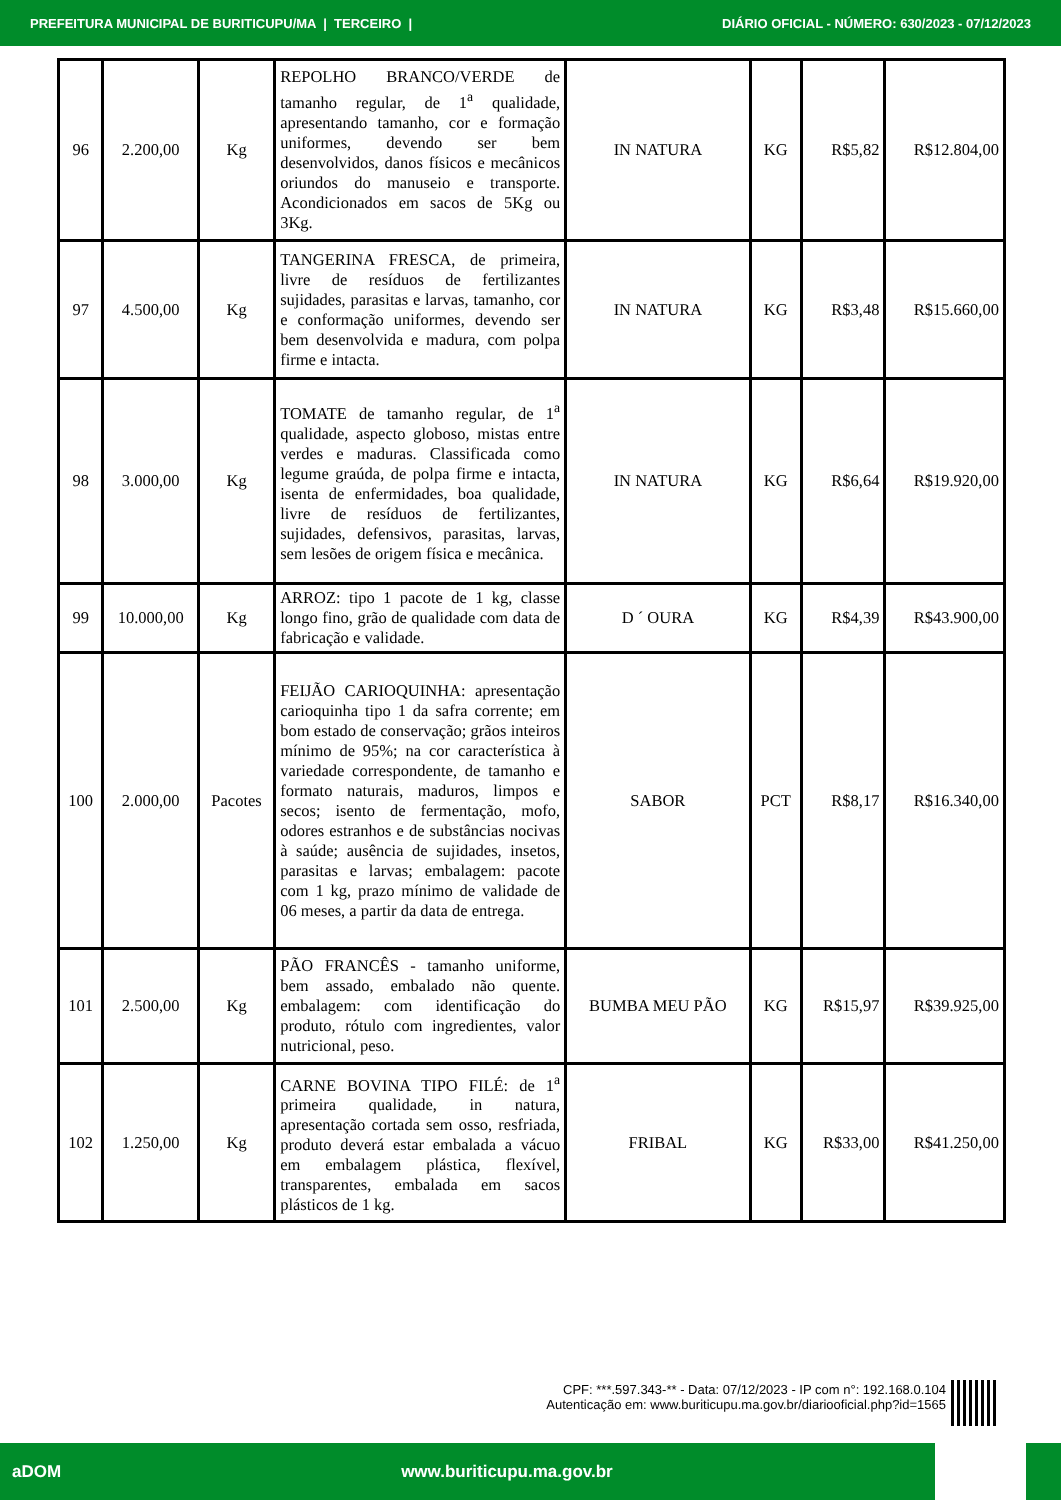PREFEITURA MUNICIPAL DE BURITICUPU/MA | TERCEIRO | DIÁRIO OFICIAL - NÚMERO: 630/2023 - 07/12/2023
| 96 | 2.200,00 | Kg | REPOLHO BRANCO/VERDE de tamanho regular, de 1<sup>a</sup> qualidade, apresentando tamanho, cor e formação uniformes, devendo ser bem desenvolvidos, danos físicos e mecânicos oriundos do manuseio e transporte. Acondicionados em sacos de 5Kg ou 3Kg. | IN NATURA | KG | R$5,82 | R$12.804,00 |
| 97 | 4.500,00 | Kg | TANGERINA FRESCA, de primeira, livre de resíduos de fertilizantes sujidades, parasitas e larvas, tamanho, cor e conformação uniformes, devendo ser bem desenvolvida e madura, com polpa firme e intacta. | IN NATURA | KG | R$3,48 | R$15.660,00 |
| 98 | 3.000,00 | Kg | TOMATE de tamanho regular, de 1<sup>a</sup> qualidade, aspecto globoso, mistas entre verdes e maduras. Classificada como legume graúda, de polpa firme e intacta, isenta de enfermidades, boa qualidade, livre de resíduos de fertilizantes, sujidades, defensivos, parasitas, larvas, sem lesões de origem física e mecânica. | IN NATURA | KG | R$6,64 | R$19.920,00 |
| 99 | 10.000,00 | Kg | ARROZ: tipo 1 pacote de 1 kg, classe longo fino, grão de qualidade com data de fabricação e validade. | D ´ OURA | KG | R$4,39 | R$43.900,00 |
| 100 | 2.000,00 | Pacotes | FEIJÃO CARIOQUINHA: apresentação carioquinha tipo 1 da safra corrente; em bom estado de conservação; grãos inteiros mínimo de 95%; na cor característica à variedade correspondente, de tamanho e formato naturais, maduros, limpos e secos; isento de fermentação, mofo, odores estranhos e de substâncias nocivas à saúde; ausência de sujidades, insetos, parasitas e larvas; embalagem: pacote com 1 kg, prazo mínimo de validade de 06 meses, a partir da data de entrega. | SABOR | PCT | R$8,17 | R$16.340,00 |
| 101 | 2.500,00 | Kg | PÃO FRANCÊS - tamanho uniforme, bem assado, embalado não quente. embalagem: com identificação do produto, rótulo com ingredientes, valor nutricional, peso. | BUMBA MEU PÃO | KG | R$15,97 | R$39.925,00 |
| 102 | 1.250,00 | Kg | CARNE BOVINA TIPO FILÉ: de 1<sup>a</sup> primeira qualidade, in natura, apresentação cortada sem osso, resfriada, produto deverá estar embalada a vácuo em embalagem plástica, flexível, transparentes, embalada em sacos plásticos de 1 kg. | FRIBAL | KG | R$33,00 | R$41.250,00 |
CPF: ***.597.343-** - Data: 07/12/2023 - IP com n°: 192.168.0.104
Autenticação em: www.buriticupu.ma.gov.br/diariooficial.php?id=1565
aDOM www.buriticupu.ma.gov.br